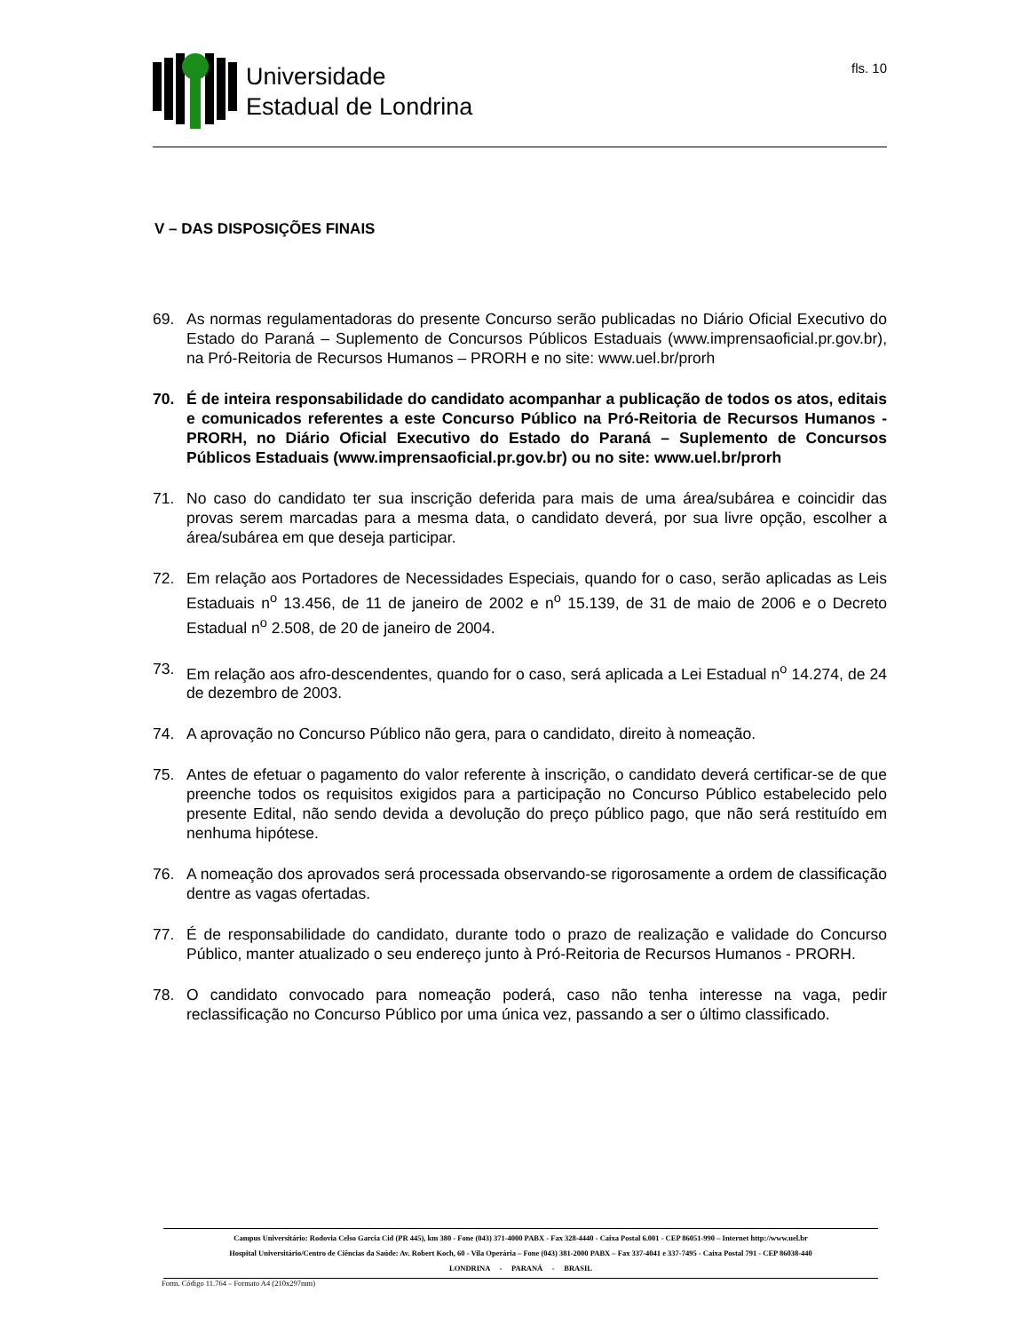Universidade
Estadual de Londrina
fls. 10
V – DAS DISPOSIÇÕES FINAIS
69. As normas regulamentadoras do presente Concurso serão publicadas no Diário Oficial Executivo do Estado do Paraná – Suplemento de Concursos Públicos Estaduais (www.imprensaoficial.pr.gov.br), na Pró-Reitoria de Recursos Humanos – PRORH e no site: www.uel.br/prorh
70. É de inteira responsabilidade do candidato acompanhar a publicação de todos os atos, editais e comunicados referentes a este Concurso Público na Pró-Reitoria de Recursos Humanos - PRORH, no Diário Oficial Executivo do Estado do Paraná – Suplemento de Concursos Públicos Estaduais (www.imprensaoficial.pr.gov.br) ou no site: www.uel.br/prorh
71. No caso do candidato ter sua inscrição deferida para mais de uma área/subárea e coincidir das provas serem marcadas para a mesma data, o candidato deverá, por sua livre opção, escolher a área/subárea em que deseja participar.
72. Em relação aos Portadores de Necessidades Especiais, quando for o caso, serão aplicadas as Leis Estaduais n<sup>o</sup> 13.456, de 11 de janeiro de 2002 e n<sup>o</sup> 15.139, de 31 de maio de 2006 e o Decreto Estadual n<sup>o</sup> 2.508, de 20 de janeiro de 2004.
73. Em relação aos afro-descendentes, quando for o caso, será aplicada a Lei Estadual n<sup>o</sup> 14.274, de 24 de dezembro de 2003.
74. A aprovação no Concurso Público não gera, para o candidato, direito à nomeação.
75. Antes de efetuar o pagamento do valor referente à inscrição, o candidato deverá certificar-se de que preenche todos os requisitos exigidos para a participação no Concurso Público estabelecido pelo presente Edital, não sendo devida a devolução do preço público pago, que não será restituído em nenhuma hipótese.
76. A nomeação dos aprovados será processada observando-se rigorosamente a ordem de classificação dentre as vagas ofertadas.
77. É de responsabilidade do candidato, durante todo o prazo de realização e validade do Concurso Público, manter atualizado o seu endereço junto à Pró-Reitoria de Recursos Humanos - PRORH.
78. O candidato convocado para nomeação poderá, caso não tenha interesse na vaga, pedir reclassificação no Concurso Público por uma única vez, passando a ser o último classificado.
Campus Universitário: Rodovia Celso Garcia Cid (PR 445), km 380 - Fone (043) 371-4000 PABX - Fax 328-4440 - Caixa Postal 6.001 - CEP 86051-990 – Internet http://www.uel.br
Hospital Universitário/Centro de Ciências da Saúde: Av. Robert Koch, 60 - Vila Operária – Fone (043) 381-2000 PABX – Fax 337-4041 e 337-7495 - Caixa Postal 791 - CEP 86038-440
LONDRINA - PARANÁ - BRASIL
Form. Código 11.764 – Formato A4 (210x297mm)